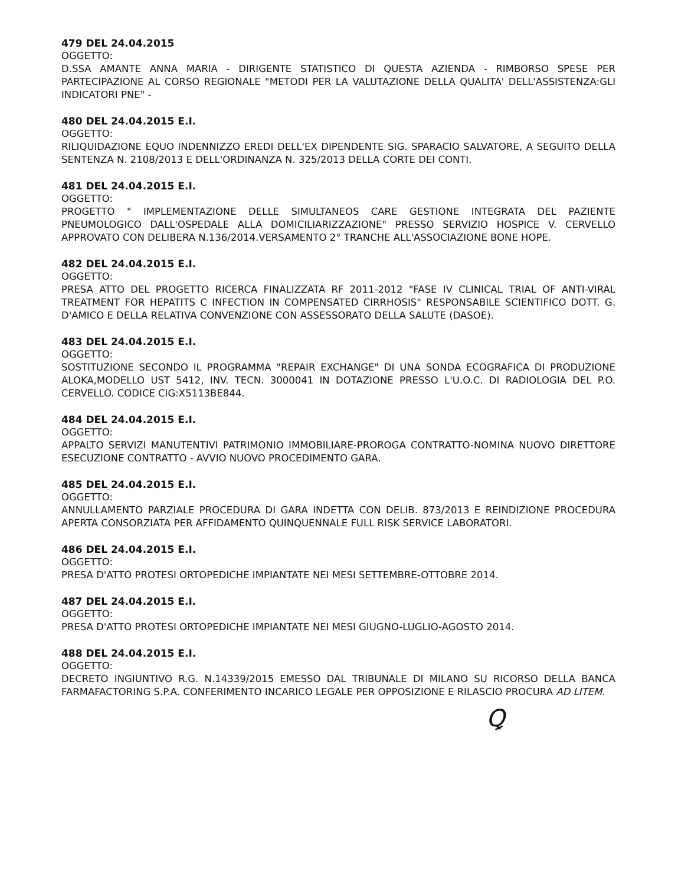479 DEL 24.04.2015
OGGETTO:
D.SSA AMANTE ANNA MARIA - DIRIGENTE STATISTICO DI QUESTA AZIENDA - RIMBORSO SPESE PER PARTECIPAZIONE AL CORSO REGIONALE "METODI PER LA VALUTAZIONE DELLA QUALITA' DELL'ASSISTENZA:GLI INDICATORI PNE" -
480 DEL 24.04.2015 E.I.
OGGETTO:
RILIQUIDAZIONE EQUO INDENNIZZO EREDI DELL'EX DIPENDENTE SIG. SPARACIO SALVATORE, A SEGUITO DELLA SENTENZA N. 2108/2013 E DELL'ORDINANZA N. 325/2013 DELLA CORTE DEI CONTI.
481 DEL 24.04.2015 E.I.
OGGETTO:
PROGETTO " IMPLEMENTAZIONE DELLE SIMULTANEOS CARE GESTIONE INTEGRATA DEL PAZIENTE PNEUMOLOGICO DALL'OSPEDALE ALLA DOMICILIARIZZAZIONE" PRESSO SERVIZIO HOSPICE V. CERVELLO APPROVATO CON DELIBERA N.136/2014.VERSAMENTO 2° TRANCHE ALL'ASSOCIAZIONE BONE HOPE.
482 DEL 24.04.2015 E.I.
OGGETTO:
PRESA ATTO DEL PROGETTO RICERCA FINALIZZATA RF 2011-2012 "FASE IV CLINICAL TRIAL OF ANTI-VIRAL TREATMENT FOR HEPATITS C INFECTION IN COMPENSATED CIRRHOSIS" RESPONSABILE SCIENTIFICO DOTT. G. D'AMICO E DELLA RELATIVA CONVENZIONE CON ASSESSORATO DELLA SALUTE (DASOE).
483 DEL 24.04.2015 E.I.
OGGETTO:
SOSTITUZIONE SECONDO IL PROGRAMMA "REPAIR EXCHANGE" DI UNA SONDA ECOGRAFICA DI PRODUZIONE ALOKA,MODELLO UST 5412, INV. TECN. 3000041 IN DOTAZIONE PRESSO L'U.O.C. DI RADIOLOGIA DEL P.O. CERVELLO. CODICE CIG:X5113BE844.
484 DEL 24.04.2015 E.I.
OGGETTO:
APPALTO SERVIZI MANUTENTIVI PATRIMONIO IMMOBILIARE-PROROGA CONTRATTO-NOMINA NUOVO DIRETTORE ESECUZIONE CONTRATTO - AVVIO NUOVO PROCEDIMENTO GARA.
485 DEL 24.04.2015 E.I.
OGGETTO:
ANNULLAMENTO PARZIALE PROCEDURA DI GARA INDETTA CON DELIB. 873/2013 E REINDIZIONE PROCEDURA APERTA CONSORZIATA PER AFFIDAMENTO QUINQUENNALE FULL RISK SERVICE LABORATORI.
486 DEL 24.04.2015 E.I.
OGGETTO:
PRESA D'ATTO PROTESI ORTOPEDICHE IMPIANTATE NEI MESI SETTEMBRE-OTTOBRE 2014.
487 DEL 24.04.2015 E.I.
OGGETTO:
PRESA D'ATTO PROTESI ORTOPEDICHE IMPIANTATE NEI MESI GIUGNO-LUGLIO-AGOSTO 2014.
488 DEL 24.04.2015 E.I.
OGGETTO:
DECRETO INGIUNTIVO R.G. N.14339/2015 EMESSO DAL TRIBUNALE DI MILANO SU RICORSO DELLA BANCA FARMAFACTORING S.P.A. CONFERIMENTO INCARICO LEGALE PER OPPOSIZIONE E RILASCIO PROCURA AD LITEM.
Ꝗ